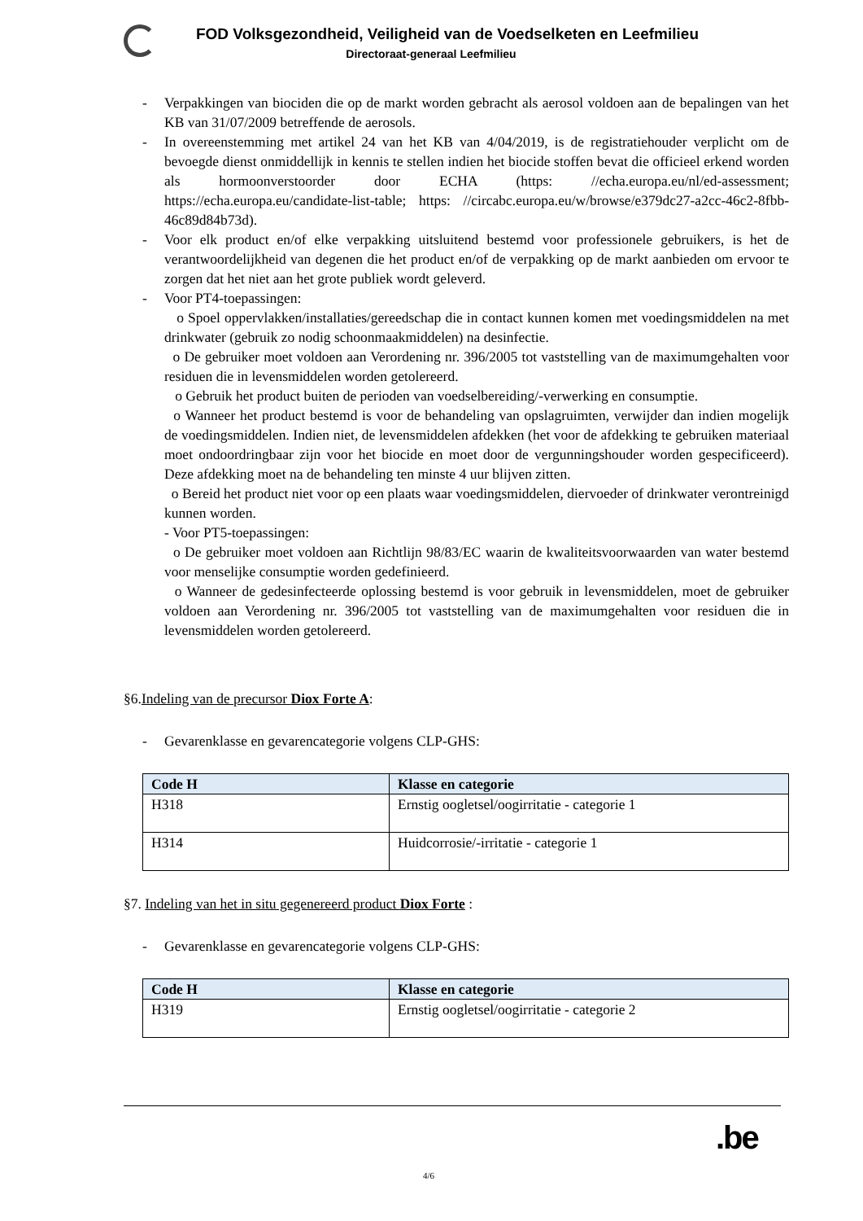FOD Volksgezondheid, Veiligheid van de Voedselketen en Leefmilieu
Directoraat-generaal Leefmilieu
- Verpakkingen van biociden die op de markt worden gebracht als aerosol voldoen aan de bepalingen van het KB van 31/07/2009 betreffende de aerosols.
- In overeenstemming met artikel 24 van het KB van 4/04/2019, is de registratiehouder verplicht om de bevoegde dienst onmiddellijk in kennis te stellen indien het biocide stoffen bevat die officieel erkend worden als hormoonverstoorder door ECHA (https: //echa.europa.eu/nl/ed-assessment; https://echa.europa.eu/candidate-list-table; https: //circabc.europa.eu/w/browse/e379dc27-a2cc-46c2-8fbb-46c89d84b73d).
- Voor elk product en/of elke verpakking uitsluitend bestemd voor professionele gebruikers, is het de verantwoordelijkheid van degenen die het product en/of de verpakking op de markt aanbieden om ervoor te zorgen dat het niet aan het grote publiek wordt geleverd.
- Voor PT4-toepassingen:
o Spoel oppervlakken/installaties/gereedschap die in contact kunnen komen met voedingsmiddelen na met drinkwater (gebruik zo nodig schoonmaakmiddelen) na desinfectie.
o De gebruiker moet voldoen aan Verordening nr. 396/2005 tot vaststelling van de maximumgehalten voor residuen die in levensmiddelen worden getolereerd.
o Gebruik het product buiten de perioden van voedselbereiding/-verwerking en consumptie.
o Wanneer het product bestemd is voor de behandeling van opslagruimten, verwijder dan indien mogelijk de voedingsmiddelen. Indien niet, de levensmiddelen afdekken (het voor de afdekking te gebruiken materiaal moet ondoordringbaar zijn voor het biocide en moet door de vergunningshouder worden gespecificeerd). Deze afdekking moet na de behandeling ten minste 4 uur blijven zitten.
o Bereid het product niet voor op een plaats waar voedingsmiddelen, diervoeder of drinkwater verontreinigd kunnen worden.
- Voor PT5-toepassingen:
o De gebruiker moet voldoen aan Richtlijn 98/83/EC waarin de kwaliteitsvoorwaarden van water bestemd voor menselijke consumptie worden gedefinieerd.
o Wanneer de gedesinfecteerde oplossing bestemd is voor gebruik in levensmiddelen, moet de gebruiker voldoen aan Verordening nr. 396/2005 tot vaststelling van de maximumgehalten voor residuen die in levensmiddelen worden getolereerd.
§6.Indeling van de precursor Diox Forte A:
- Gevarenklasse en gevarencategorie volgens CLP-GHS:
| Code H | Klasse en categorie |
| --- | --- |
| H318 | Ernstig oogletsel/oogirritatie - categorie 1 |
| H314 | Huidcorrosie/-irritatie - categorie 1 |
§7. Indeling van het in situ gegenereerd product Diox Forte :
- Gevarenklasse en gevarencategorie volgens CLP-GHS:
| Code H | Klasse en categorie |
| --- | --- |
| H319 | Ernstig oogletsel/oogirritatie - categorie 2 |
4/6
.be